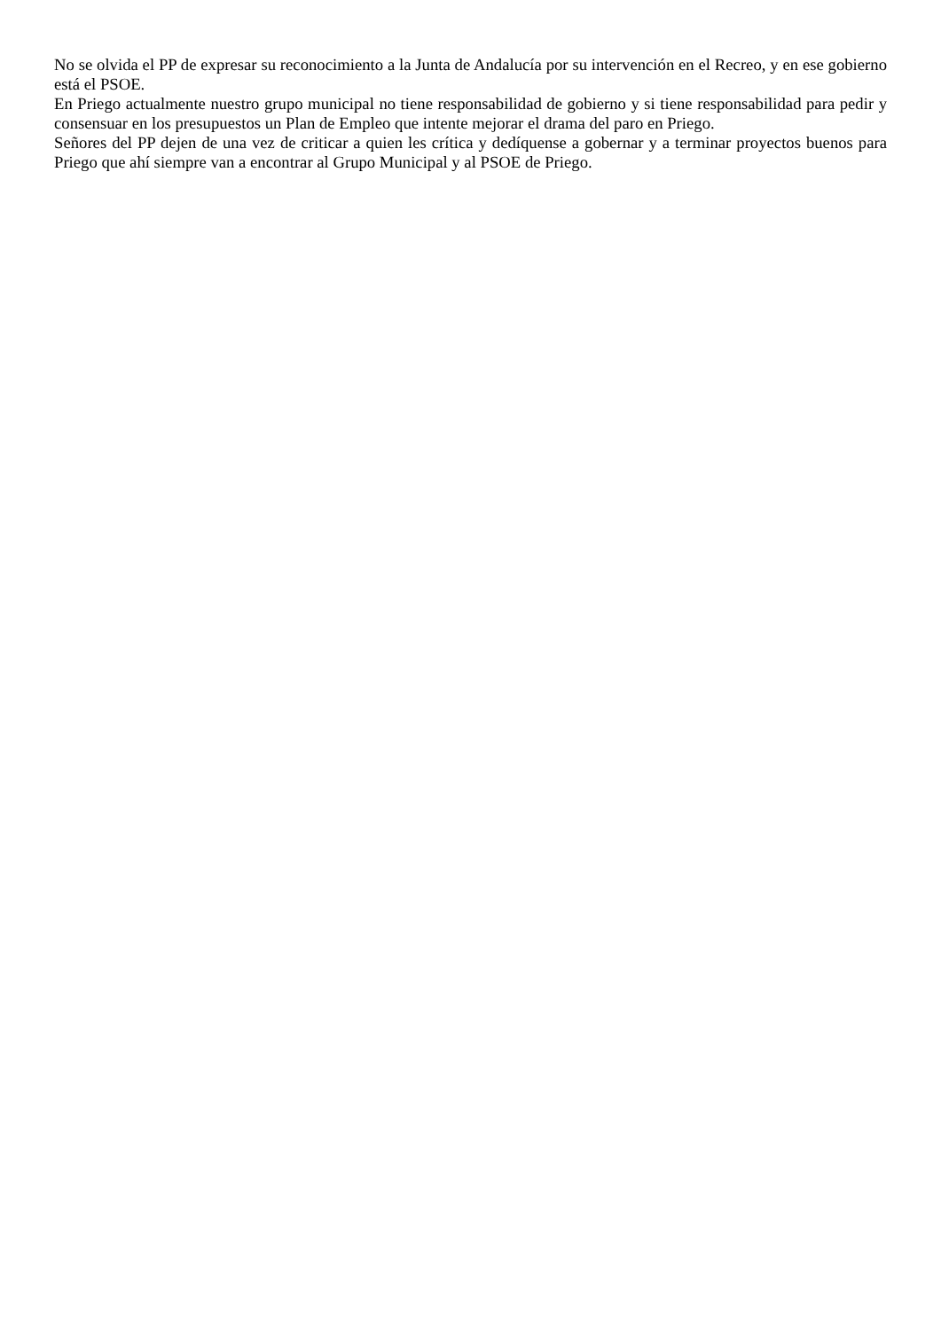No se olvida el PP de expresar su reconocimiento a la Junta de Andalucía por su intervención en el Recreo, y en ese gobierno está el PSOE.
En Priego actualmente nuestro grupo municipal no tiene responsabilidad de gobierno y si tiene responsabilidad para pedir y consensuar en los presupuestos un Plan de Empleo que intente mejorar el drama del paro en Priego.
Señores del PP dejen de una vez de criticar a quien les crítica y dedíquense a gobernar y a terminar proyectos buenos para Priego que ahí siempre van a encontrar al Grupo Municipal y al PSOE de Priego.